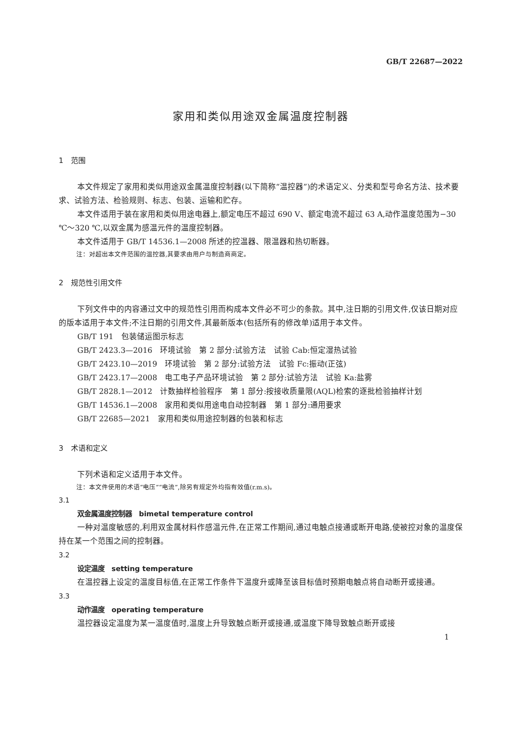GB/T 22687—2022
家用和类似用途双金属温度控制器
1　范围
本文件规定了家用和类似用途双金属温度控制器(以下简称“温控器”)的术语定义、分类和型号命名方法、技术要求、试验方法、检验规则、标志、包装、运输和贮存。
本文件适用于装在家用和类似用途电器上,额定电压不超过 690 V、额定电流不超过 63 A,动作温度范围为−30 ℃～320 ℃,以双金属为感温元件的温度控制器。
本文件适用于 GB/T 14536.1—2008 所述的控温器、限温器和热切断器。
注：对超出本文件范围的温控器,其要求由用户与制造商商定。
2　规范性引用文件
下列文件中的内容通过文中的规范性引用而构成本文件必不可少的条款。其中,注日期的引用文件,仅该日期对应的版本适用于本文件;不注日期的引用文件,其最新版本(包括所有的修改单)适用于本文件。
GB/T 191　包装储运图示标志
GB/T 2423.3—2016　环境试验　第 2 部分:试验方法　试验 Cab:恒定湿热试验
GB/T 2423.10—2019　环境试验　第 2 部分:试验方法　试验 Fc:振动(正弦)
GB/T 2423.17—2008　电工电子产品环境试验　第 2 部分:试验方法　试验 Ka:盐雾
GB/T 2828.1—2012　计数抽样检验程序　第 1 部分:按接收质量限(AQL)检索的逐批检验抽样计划
GB/T 14536.1—2008　家用和类似用途电自动控制器　第 1 部分:通用要求
GB/T 22685—2021　家用和类似用途控制器的包装和标志
3　术语和定义
下列术语和定义适用于本文件。
注：本文件使用的术语“电压”“电流”,除另有规定外均指有效值(r.m.s)。
3.1
双金属温度控制器　bimetal temperature control
一种对温度敏感的,利用双金属材料作感温元件,在正常工作期间,通过电触点接通或断开电路,使被控对象的温度保持在某一个范围之间的控制器。
3.2
设定温度　setting temperature
在温控器上设定的温度目标值,在正常工作条件下温度升或降至该目标值时预期电触点将自动断开或接通。
3.3
动作温度　operating temperature
温控器设定温度为某一温度值时,温度上升导致触点断开或接通,或温度下降导致触点断开或接
1